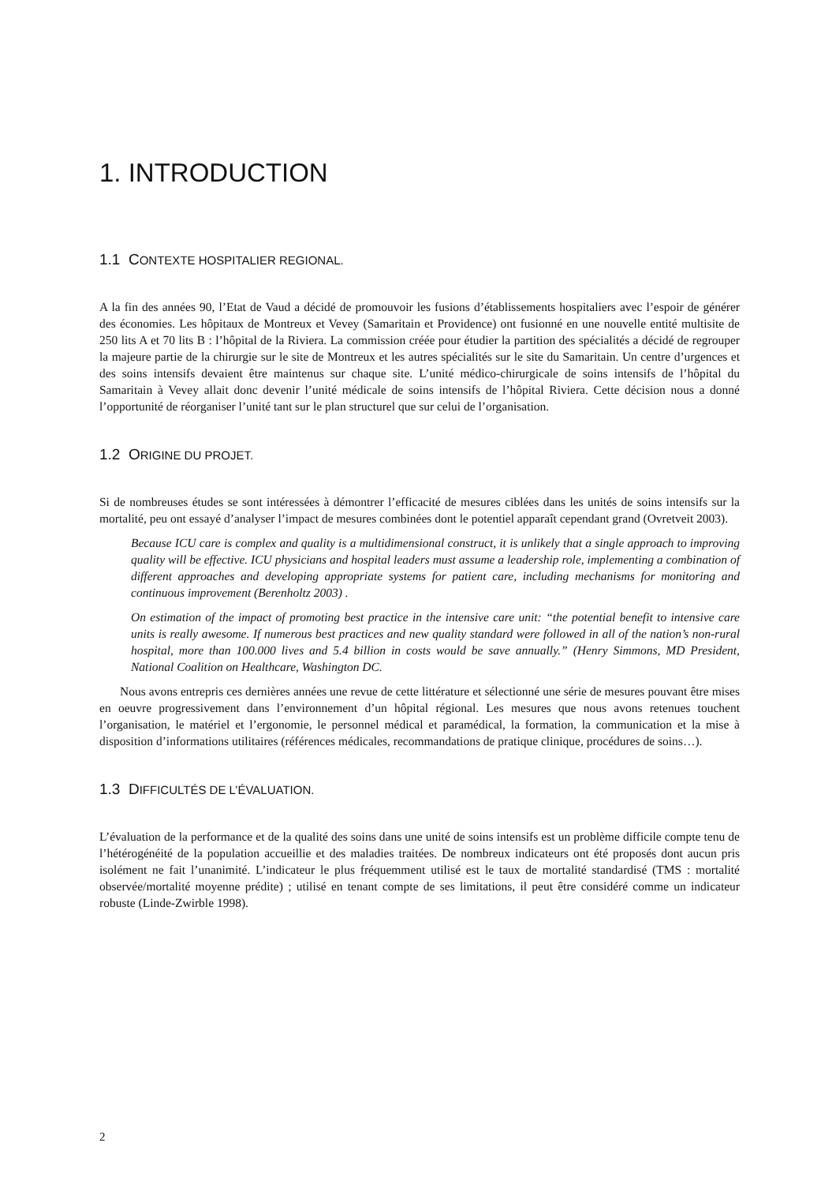1. INTRODUCTION
1.1 CONTEXTE HOSPITALIER REGIONAL.
A la fin des années 90, l’Etat de Vaud a décidé de promouvoir les fusions d’établissements hospitaliers avec l’espoir de générer des économies. Les hôpitaux de Montreux et Vevey (Samaritain et Providence) ont fusionné en une nouvelle entité multisite de 250 lits A et 70 lits B : l’hôpital de la Riviera. La commission créée pour étudier la partition des spécialités a décidé de regrouper la majeure partie de la chirurgie sur le site de Montreux et les autres spécialités sur le site du Samaritain. Un centre d’urgences et des soins intensifs devaient être maintenus sur chaque site. L’unité médico-chirurgicale de soins intensifs de l’hôpital du Samaritain à Vevey allait donc devenir l’unité médicale de soins intensifs de l’hôpital Riviera. Cette décision nous a donné l’opportunité de réorganiser l’unité tant sur le plan structurel que sur celui de l’organisation.
1.2 ORIGINE DU PROJET.
Si de nombreuses études se sont intéressées à démontrer l’efficacité de mesures ciblées dans les unités de soins intensifs sur la mortalité, peu ont essayé d’analyser l’impact de mesures combinées dont le potentiel apparaît cependant grand (Ovretveit 2003).
Because ICU care is complex and quality is a multidimensional construct, it is unlikely that a single approach to improving quality will be effective. ICU physicians and hospital leaders must assume a leadership role, implementing a combination of different approaches and developing appropriate systems for patient care, including mechanisms for monitoring and continuous improvement (Berenholtz 2003) .
On estimation of the impact of promoting best practice in the intensive care unit: “the potential benefit to intensive care units is really awesome. If numerous best practices and new quality standard were followed in all of the nation’s non-rural hospital, more than 100.000 lives and 5.4 billion in costs would be save annually.” (Henry Simmons, MD President, National Coalition on Healthcare, Washington DC.
Nous avons entrepris ces dernières années une revue de cette littérature et sélectionné une série de mesures pouvant être mises en oeuvre progressivement dans l’environnement d’un hôpital régional. Les mesures que nous avons retenues touchent l’organisation, le matériel et l’ergonomie, le personnel médical et paramédical, la formation, la communication et la mise à disposition d’informations utilitaires (références médicales, recommandations de pratique clinique, procédures de soins…).
1.3 DIFFICULTÉS DE L’ÉVALUATION.
L’évaluation de la performance et de la qualité des soins dans une unité de soins intensifs est un problème difficile compte tenu de l’hétérogénéité de la population accueillie et des maladies traitées. De nombreux indicateurs ont été proposés dont aucun pris isolément ne fait l’unanimité. L’indicateur le plus fréquemment utilisé est le taux de mortalité standardisé (TMS : mortalité observée/mortalité moyenne prédite) ; utilisé en tenant compte de ses limitations, il peut être considéré comme un indicateur robuste (Linde-Zwirble 1998).
2